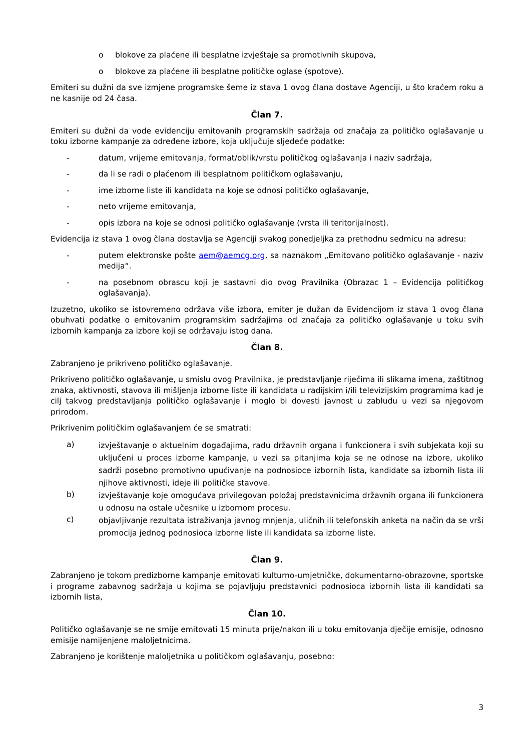o blokove za plaćene ili besplatne izvještaje sa promotivnih skupova,
o blokove za plaćene ili besplatne političke oglase (spotove).
Emiteri su dužni da sve izmjene programske šeme iz stava 1 ovog člana dostave Agenciji, u što kraćem roku a ne kasnije od 24 časa.
Član 7.
Emiteri su dužni da vode evidenciju emitovanih programskih sadržaja od značaja za političko oglašavanje u toku izborne kampanje za određene izbore, koja uključuje sljedeće podatke:
- datum, vrijeme emitovanja, format/oblik/vrstu političkog oglašavanja i naziv sadržaja,
- da li se radi o plaćenom ili besplatnom političkom oglašavanju,
- ime izborne liste ili kandidata na koje se odnosi političko oglašavanje,
- neto vrijeme emitovanja,
- opis izbora na koje se odnosi političko oglašavanje (vrsta ili teritorijalnost).
Evidencija iz stava 1 ovog člana dostavlja se Agenciji svakog ponedjeljka za prethodnu sedmicu na adresu:
- putem elektronske pošte aem@aemcg.org, sa naznakom „Emitovano političko oglašavanje - naziv medija“.
- na posebnom obrascu koji je sastavni dio ovog Pravilnika (Obrazac 1 – Evidencija političkog oglašavanja).
Izuzetno, ukoliko se istovremeno održava više izbora, emiter je dužan da Evidencijom iz stava 1 ovog člana obuhvati podatke o emitovanim programskim sadržajima od značaja za političko oglašavanje u toku svih izbornih kampanja za izbore koji se održavaju istog dana.
Član 8.
Zabranjeno je prikriveno političko oglašavanje.
Prikriveno političko oglašavanje, u smislu ovog Pravilnika, je predstavljanje riječima ili slikama imena, zaštitnog znaka, aktivnosti, stavova ili mišljenja izborne liste ili kandidata u radijskim i/ili televizijskim programima kad je cilj takvog predstavljanja političko oglašavanje i moglo bi dovesti javnost u zabludu u vezi sa njegovom prirodom.
Prikrivenim političkim oglašavanjem će se smatrati:
a) izvještavanje o aktuelnim događajima, radu državnih organa i funkcionera i svih subjekata koji su uključeni u proces izborne kampanje, u vezi sa pitanjima koja se ne odnose na izbore, ukoliko sadrži posebno promotivno upućivanje na podnosioce izbornih lista, kandidate sa izbornih lista ili njihove aktivnosti, ideje ili političke stavove.
b) izvještavanje koje omogućava privilegovan položaj predstavnicima državnih organa ili funkcionera u odnosu na ostale učesnike u izbornom procesu.
c) objavljivanje rezultata istraživanja javnog mnjenja, uličnih ili telefonskih anketa na način da se vrši promocija jednog podnosioca izborne liste ili kandidata sa izborne liste.
Član 9.
Zabranjeno je tokom predizborne kampanje emitovati kulturno-umjetničke, dokumentarno-obrazovne, sportske i programe zabavnog sadržaja u kojima se pojavljuju predstavnici podnosioca izbornih lista ili kandidati sa izbornih lista,
Član 10.
Političko oglašavanje se ne smije emitovati 15 minuta prije/nakon ili u toku emitovanja dječije emisije, odnosno emisije namijenjene maloljetnicima.
Zabranjeno je korištenje maloljetnika u političkom oglašavanju, posebno:
3